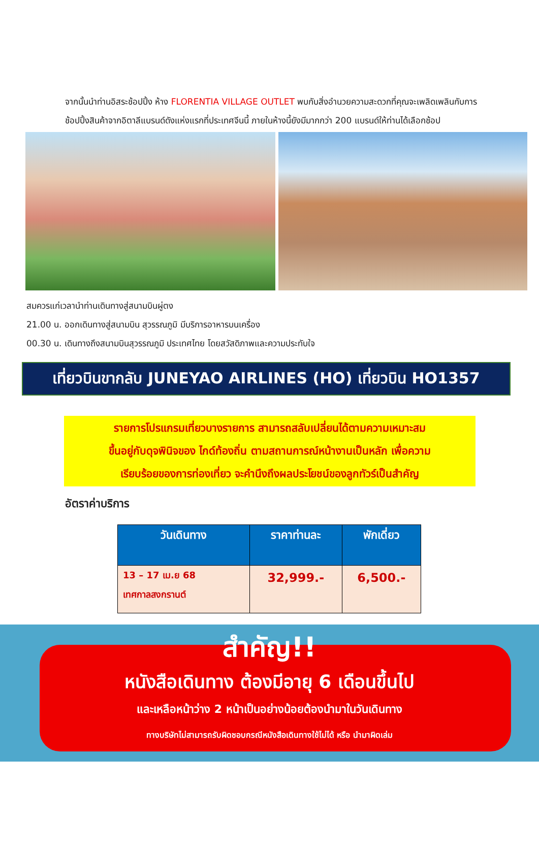จากนั้นนำท่านอิสระช้อปปิ้ง ห้าง FLORENTIA VILLAGE OUTLET พบกับสิ่งอำนวยความสะดวกที่คุณจะเพลิดเพลินกับการช้อปปิ้งสินค้าจากอิตาลีแบรนด์ดังแห่งแรกที่ประเทศจีนนี้ ภายในห้างนี้ยังมีมากกว่า 200 แบรนด์ให้ท่านได้เลือกช้อป
สมควรแก่เวลานำท่านเดินทางสู่สนามบินผู่ตง
21.00 น. ออกเดินทางสู่สนามบิน สุวรรณภูมิ มีบริการอาหารบนเครื่อง
00.30 น. เดินทางถึงสนามบินสุวรรณภูมิ ประเทศไทย โดยสวัสดิภาพและความประทับใจ
เที่ยวบินขากลับ JUNEYAO AIRLINES (HO) เที่ยวบิน HO1357
รายการโปรแกรมเที่ยวบางรายการ สามารถสลับเปลี่ยนได้ตามความเหมาะสม
ขึ้นอยู่กับดุจพินิจของ ไกด์ท้องถิ่น ตามสถานการณ์หน้างานเป็นหลัก เพื่อความ
เรียบร้อยของการท่องเที่ยว จะคำนึงถึงผลประโยชน์ของลูกทัวร์เป็นสำคัญ
อัตราค่าบริการ
| วันเดินทาง | ราคาท่านละ | พักเดี่ยว |
| --- | --- | --- |
| 13 – 17 เม.ย 68 เทศกาลสงกรานต์ | 32,999.- | 6,500.- |
สำคัญ!!
หนังสือเดินทาง ต้องมีอายุ 6 เดือนขึ้นไป
และเหลือหน้าว่าง 2 หน้าเป็นอย่างน้อยต้องนำมาในวันเดินทาง
ทางบริษัทไม่สามารถรับผิดชอบกรณีหนังสือเดินทางใช้ไม่ได้ หรือ นำมาผิดเล่ม